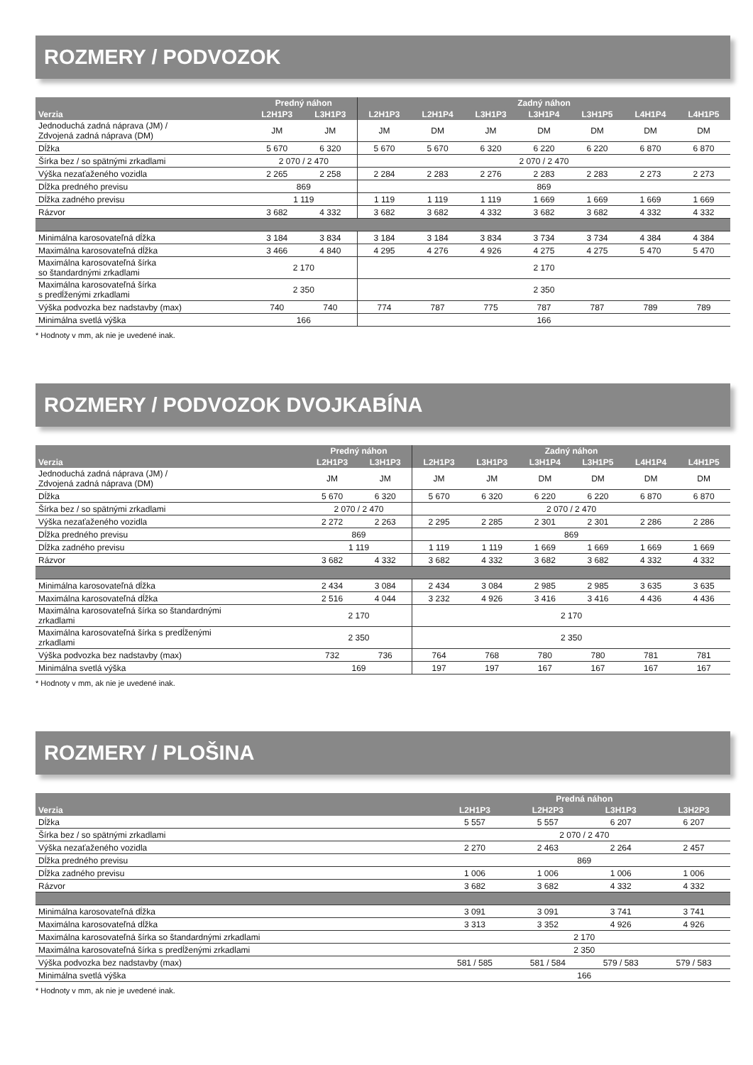ROZMERY / PODVOZOK
| | Predný náhon | | Zadný náhon | | | | | | |
| --- | --- | --- | --- | --- | --- | --- | --- | --- | --- |
| Verzia | L2H1P3 | L3H1P3 | L2H1P3 | L2H1P4 | L3H1P3 | L3H1P4 | L3H1P5 | L4H1P4 | L4H1P5 |
| Jednoduchá zadná náprava (JM) / Zdvojená zadná náprava (DM) | JM | JM | JM | DM | JM | DM | DM | DM | DM |
| Dĺžka | 5 670 | 6 320 | 5 670 | 5 670 | 6 320 | 6 220 | 6 220 | 6 870 | 6 870 |
| Šírka bez / so spätnými zrkadlami | 2 070 / 2 470 | | 2 070 / 2 470 | | | | | | |
| Výška nezaťaženého vozidla | 2 265 | 2 258 | 2 284 | 2 283 | 2 276 | 2 283 | 2 283 | 2 273 | 2 273 |
| Dĺžka predného previsu | 869 | | 869 | | | | | | |
| Dĺžka zadného previsu | 1 119 | | 1 119 | 1 119 | 1 119 | 1 669 | 1 669 | 1 669 | 1 669 |
| Rázvor | 3 682 | 4 332 | 3 682 | 3 682 | 4 332 | 3 682 | 3 682 | 4 332 | 4 332 |
| Minimálna karosovateľná dĺžka | 3 184 | 3 834 | 3 184 | 3 184 | 3 834 | 3 734 | 3 734 | 4 384 | 4 384 |
| Maximálna karosovateľná dĺžka | 3 466 | 4 840 | 4 295 | 4 276 | 4 926 | 4 275 | 4 275 | 5 470 | 5 470 |
| Maximálna karosovateľná šírka so štandardnými zrkadlami | 2 170 | | 2 170 | | | | | | |
| Maximálna karosovateľná šírka s predĺženými zrkadlami | 2 350 | | 2 350 | | | | | | |
| Výška podvozka bez nadstavby (max) | 740 | 740 | 774 | 787 | 775 | 787 | 787 | 789 | 789 |
| Minimálna svetlá výška | 166 | | 166 | | | | | | |
* Hodnoty v mm, ak nie je uvedené inak.
ROZMERY / PODVOZOK DVOJKABÍNA
| | Predný náhon | | Zadný náhon | | | | | |
| --- | --- | --- | --- | --- | --- | --- | --- | --- |
| Verzia | L2H1P3 | L3H1P3 | L2H1P3 | L3H1P3 | L3H1P4 | L3H1P5 | L4H1P4 | L4H1P5 |
| Jednoduchá zadná náprava (JM) / Zdvojená zadná náprava (DM) | JM | JM | JM | JM | DM | DM | DM | DM |
| Dĺžka | 5 670 | 6 320 | 5 670 | 6 320 | 6 220 | 6 220 | 6 870 | 6 870 |
| Šírka bez / so spätnými zrkadlami | 2 070 / 2 470 | | 2 070 / 2 470 | | | | | |
| Výška nezaťaženého vozidla | 2 272 | 2 263 | 2 295 | 2 285 | 2 301 | 2 301 | 2 286 | 2 286 |
| Dĺžka predného previsu | 869 | | 869 | | | | | |
| Dĺžka zadného previsu | 1 119 | | 1 119 | 1 119 | 1 669 | 1 669 | 1 669 | 1 669 |
| Rázvor | 3 682 | 4 332 | 3 682 | 4 332 | 3 682 | 3 682 | 4 332 | 4 332 |
| Minimálna karosovateľná dĺžka | 2 434 | 3 084 | 2 434 | 3 084 | 2 985 | 2 985 | 3 635 | 3 635 |
| Maximálna karosovateľná dĺžka | 2 516 | 4 044 | 3 232 | 4 926 | 3 416 | 3 416 | 4 436 | 4 436 |
| Maximálna karosovateľná šírka so štandardnými zrkadlami | 2 170 | | 2 170 | | | | | |
| Maximálna karosovateľná šírka s predĺženými zrkadlami | 2 350 | | 2 350 | | | | | |
| Výška podvozka bez nadstavby (max) | 732 | 736 | 764 | 768 | 780 | 780 | 781 | 781 |
| Minimálna svetlá výška | 169 | | 197 | 197 | 167 | 167 | 167 | 167 |
* Hodnoty v mm, ak nie je uvedené inak.
ROZMERY / PLOŠINA
| | Predná náhon | | | |
| --- | --- | --- | --- | --- |
| Verzia | L2H1P3 | L2H2P3 | L3H1P3 | L3H2P3 |
| Dĺžka | 5 557 | 5 557 | 6 207 | 6 207 |
| Šírka bez / so spätnými zrkadlami | 2 070 / 2 470 | | | |
| Výška nezaťaženého vozidla | 2 270 | 2 463 | 2 264 | 2 457 |
| Dĺžka predného previsu | 869 | | | |
| Dĺžka zadného previsu | 1 006 | 1 006 | 1 006 | 1 006 |
| Rázvor | 3 682 | 3 682 | 4 332 | 4 332 |
| Minimálna karosovateľná dĺžka | 3 091 | 3 091 | 3 741 | 3 741 |
| Maximálna karosovateľná dĺžka | 3 313 | 3 352 | 4 926 | 4 926 |
| Maximálna karosovateľná šírka so štandardnými zrkadlami | 2 170 | | | |
| Maximálna karosovateľná šírka s predĺženými zrkadlami | 2 350 | | | |
| Výška podvozka bez nadstavby (max) | 581 / 585 | 581 / 584 | 579 / 583 | 579 / 583 |
| Minimálna svetlá výška | 166 | | | |
* Hodnoty v mm, ak nie je uvedené inak.